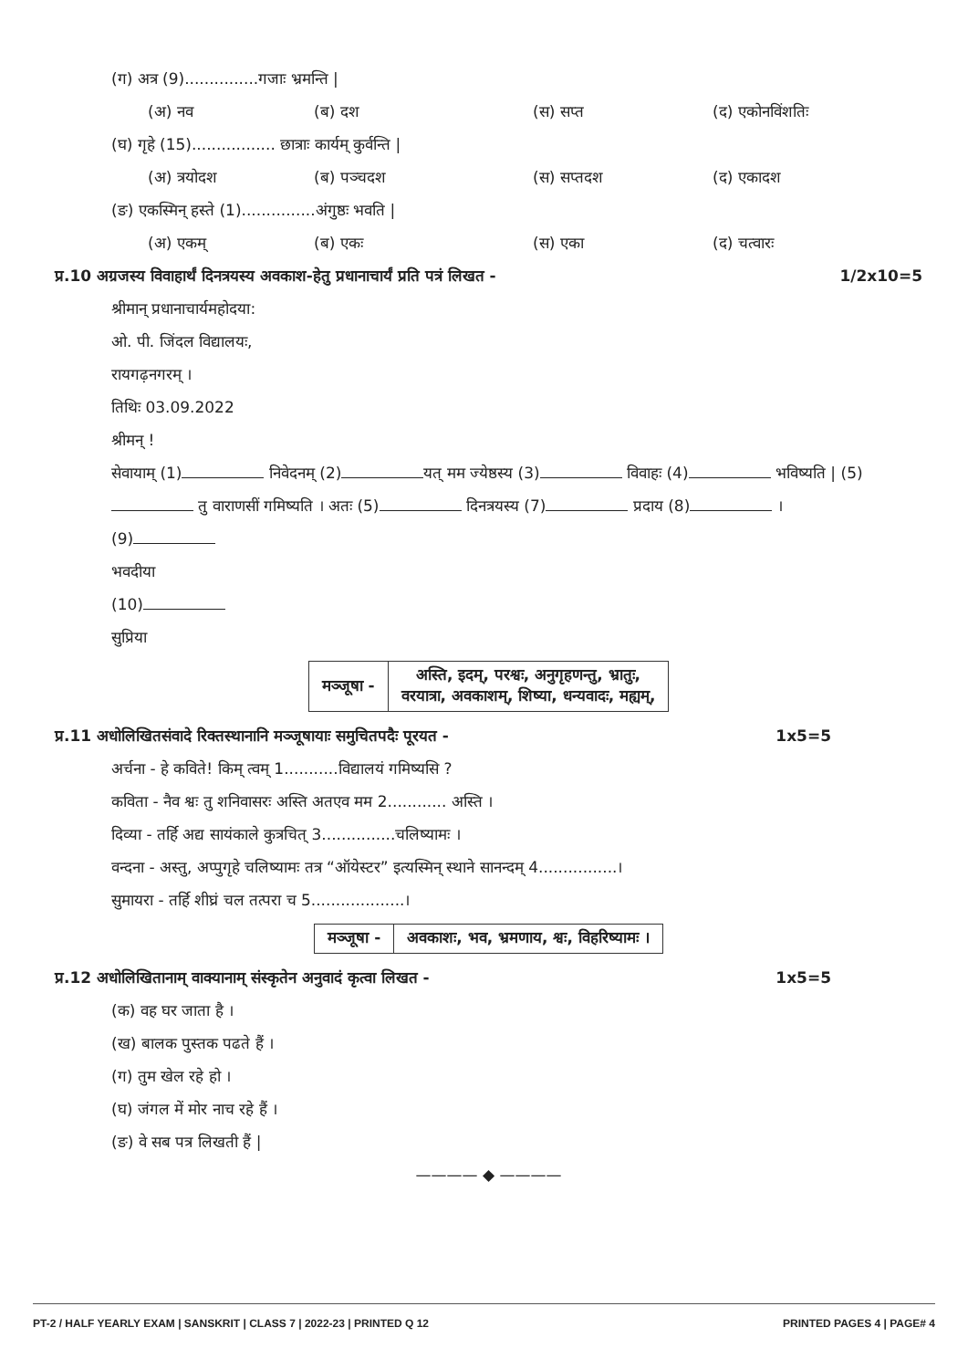(ग) अत्र (9)...............गजाः भ्रमन्ति |
(अ) नव (ब) दश (स) सप्त (द) एकोनविंशतिः
(घ) गृहे (15)................. छात्राः कार्यम् कुर्वन्ति |
(अ) त्रयोदश (ब) पञ्चदश (स) सप्तदश (द) एकादश
(ङ) एकस्मिन् हस्ते (1)...............अंगुष्ठः भवति |
(अ) एकम् (ब) एकः (स) एका (द) चत्वारः
प्र.10 अग्रजस्य विवाहार्थं दिनत्रयस्य अवकाश-हेतु प्रधानाचार्यं प्रति पत्रं लिखत - 1/2x10=5
श्रीमान् प्रधानाचार्यमहोदया:
ओ. पी. जिंदल विद्यालयः,
रायगढ़नगरम् ।
तिथिः 03.09.2022
श्रीमन् !
सेवायाम् (1) निवेदनम् (2) यत् मम ज्येष्ठस्य (3) विवाहः (4) भविष्यति | (5) तु वाराणसीं गमिष्यति । अतः (5) दिनत्रयस्य (7) प्रदाय (8) ।
(9)
भवदीया
(10)
सुप्रिया
| मञ्जूषा - | अस्ति, इदम्, परश्वः, अनुगृहणन्तु, भ्रातुः, वरयात्रा, अवकाशम्, शिष्या, धन्यवादः, मह्यम्, |
प्र.11 अधोलिखितसंवादे रिक्तस्थानानि मञ्जूषायाः समुचितपदैः पूरयत - 1x5=5
अर्चना - हे कविते! किम् त्वम् 1...........विद्यालयं गमिष्यसि ?
कविता - नैव श्वः तु शनिवासरः अस्ति अतएव मम 2............ अस्ति ।
दिव्या - तर्हि अद्य सायंकाले कुत्रचित् 3...............चलिष्यामः ।
वन्दना - अस्तु, अप्पुगृहे चलिष्यामः तत्र “ऑयेस्टर” इत्यस्मिन् स्थाने सानन्दम् 4................।
सुमायरा - तर्हि शीघ्रं चल तत्परा च 5...................।
| मञ्जूषा - | अवकाशः, भव, भ्रमणाय, श्वः, विहरिष्यामः । |
प्र.12 अधोलिखितानाम् वाक्यानाम् संस्कृतेन अनुवादं कृत्वा लिखत - 1x5=5
(क) वह घर जाता है ।
(ख) बालक पुस्तक पढते हैं ।
(ग) तुम खेल रहे हो ।
(घ) जंगल में मोर नाच रहे हैं ।
(ङ) वे सब पत्र लिखती हैं |
———— ◆ ————
PT-2 / HALF YEARLY EXAM | SANSKRIT | CLASS 7 | 2022-23 | PRINTED Q 12 PRINTED PAGES 4 | PAGE# 4